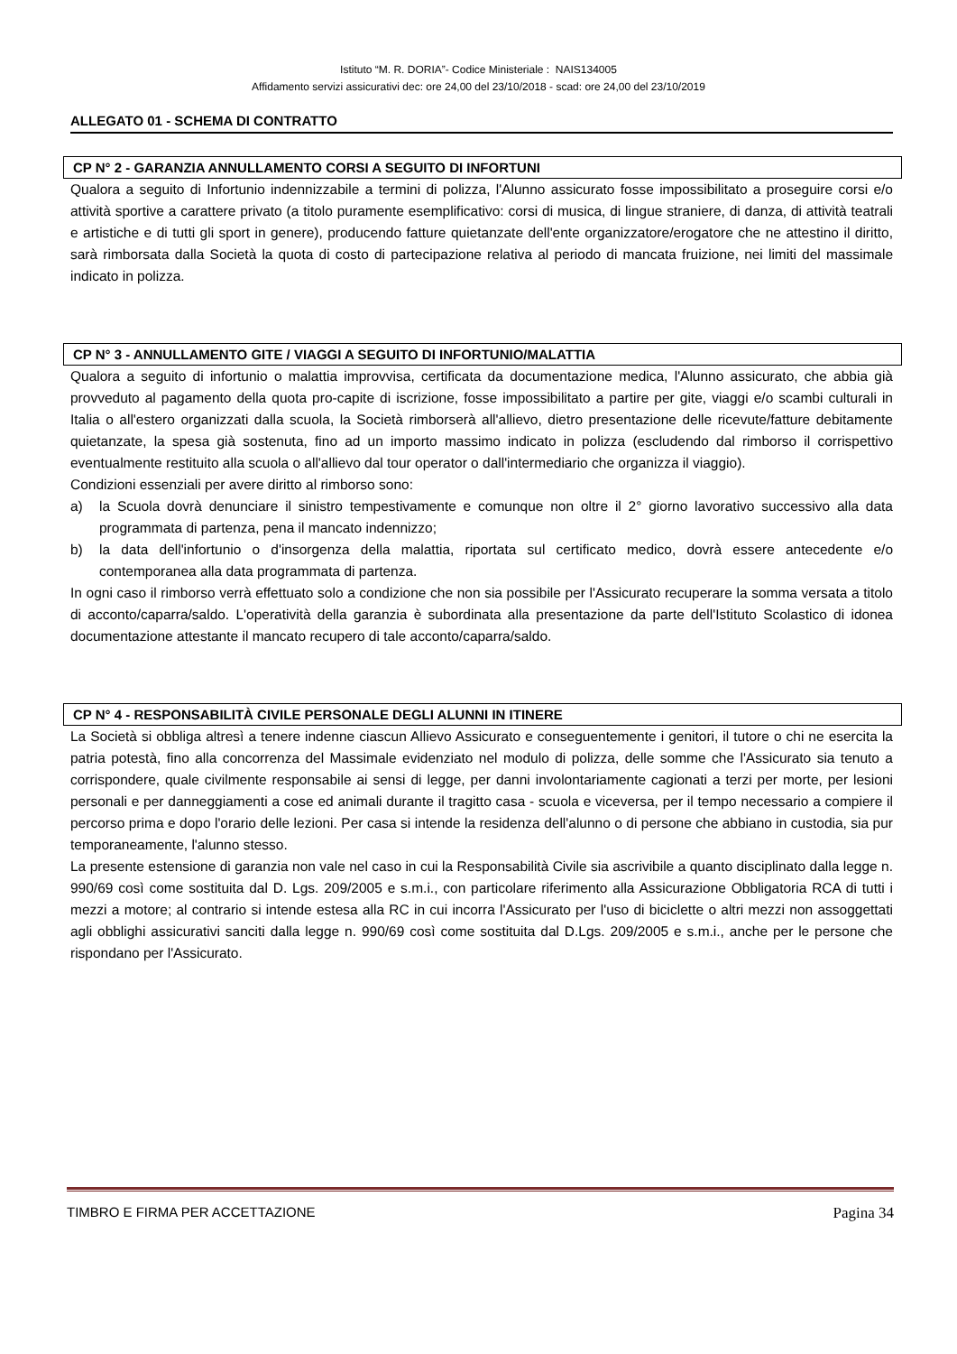Istituto “M. R. DORIA”- Codice Ministeriale : NAIS134005
Affidamento servizi assicurativi dec: ore 24,00 del 23/10/2018 - scad: ore 24,00 del 23/10/2019
ALLEGATO 01 - SCHEMA DI CONTRATTO
CP N° 2 - GARANZIA ANNULLAMENTO CORSI A SEGUITO DI INFORTUNI
Qualora a seguito di Infortunio indennizzabile a termini di polizza, l'Alunno assicurato fosse impossibilitato a proseguire corsi e/o attività sportive a carattere privato (a titolo puramente esemplificativo: corsi di musica, di lingue straniere, di danza, di attività teatrali e artistiche e di tutti gli sport in genere), producendo fatture quietanzate dell'ente organizzatore/erogatore che ne attestino il diritto, sarà rimborsata dalla Società la quota di costo di partecipazione relativa al periodo di mancata fruizione, nei limiti del massimale indicato in polizza.
CP N° 3 - ANNULLAMENTO GITE / VIAGGI A SEGUITO DI INFORTUNIO/MALATTIA
Qualora a seguito di infortunio o malattia improvvisa, certificata da documentazione medica, l'Alunno assicurato, che abbia già provveduto al pagamento della quota pro-capite di iscrizione, fosse impossibilitato a partire per gite, viaggi e/o scambi culturali in Italia o all'estero organizzati dalla scuola, la Società rimborserà all'allievo, dietro presentazione delle ricevute/fatture debitamente quietanzate, la spesa già sostenuta, fino ad un importo massimo indicato in polizza (escludendo dal rimborso il corrispettivo eventualmente restituito alla scuola o all'allievo dal tour operator o dall'intermediario che organizza il viaggio).
Condizioni essenziali per avere diritto al rimborso sono:
a) la Scuola dovrà denunciare il sinistro tempestivamente e comunque non oltre il 2° giorno lavorativo successivo alla data programmata di partenza, pena il mancato indennizzo;
b) la data dell'infortunio o d'insorgenza della malattia, riportata sul certificato medico, dovrà essere antecedente e/o contemporanea alla data programmata di partenza.
In ogni caso il rimborso verrà effettuato solo a condizione che non sia possibile per l'Assicurato recuperare la somma versata a titolo di acconto/caparra/saldo. L'operatività della garanzia è subordinata alla presentazione da parte dell'Istituto Scolastico di idonea documentazione attestante il mancato recupero di tale acconto/caparra/saldo.
CP N° 4 - RESPONSABILITÀ CIVILE PERSONALE DEGLI ALUNNI IN ITINERE
La Società si obbliga altresì a tenere indenne ciascun Allievo Assicurato e conseguentemente i genitori, il tutore o chi ne esercita la patria potestà, fino alla concorrenza del Massimale evidenziato nel modulo di polizza, delle somme che l'Assicurato sia tenuto a corrispondere, quale civilmente responsabile ai sensi di legge, per danni involontariamente cagionati a terzi per morte, per lesioni personali e per danneggiamenti a cose ed animali durante il tragitto casa - scuola e viceversa, per il tempo necessario a compiere il percorso prima e dopo l'orario delle lezioni. Per casa si intende la residenza dell'alunno o di persone che abbiano in custodia, sia pur temporaneamente, l'alunno stesso.
La presente estensione di garanzia non vale nel caso in cui la Responsabilità Civile sia ascrivibile a quanto disciplinato dalla legge n. 990/69 così come sostituita dal D. Lgs. 209/2005 e s.m.i., con particolare riferimento alla Assicurazione Obbligatoria RCA di tutti i mezzi a motore; al contrario si intende estesa alla RC in cui incorra l'Assicurato per l'uso di biciclette o altri mezzi non assoggettati agli obblighi assicurativi sanciti dalla legge n. 990/69 così come sostituita dal D.Lgs. 209/2005 e s.m.i., anche per le persone che rispondano per l'Assicurato.
TIMBRO E FIRMA PER ACCETTAZIONE Pagina 34